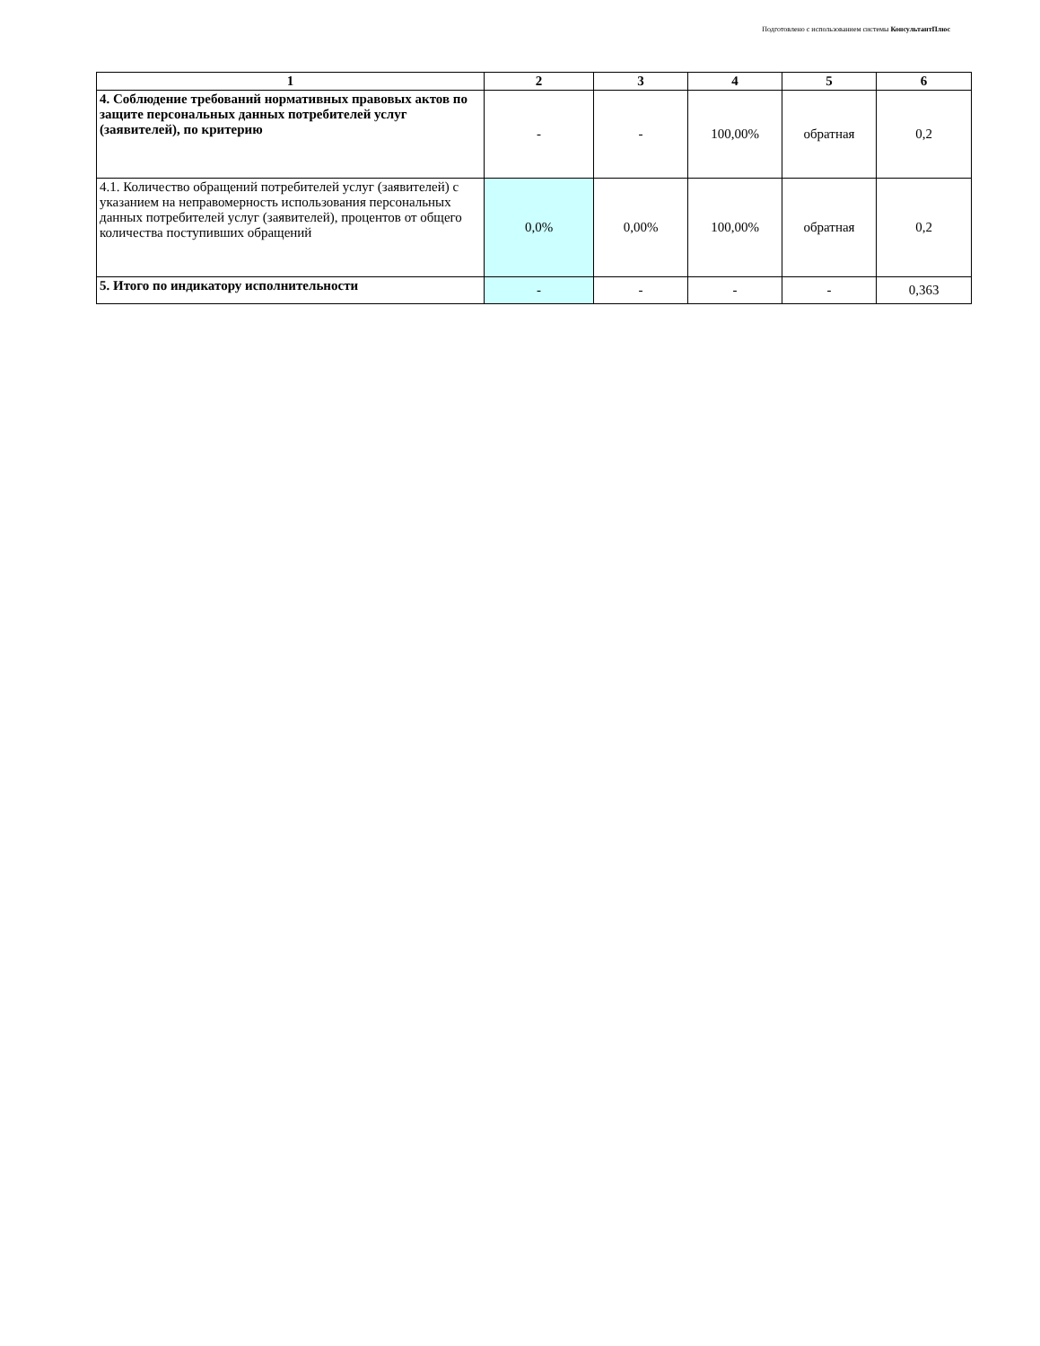Подготовлено с использованием системы КонсультантПлюс
| 1 | 2 | 3 | 4 | 5 | 6 |
| --- | --- | --- | --- | --- | --- |
| 4. Соблюдение требований нормативных правовых актов по защите персональных данных потребителей услуг (заявителей), по критерию | - | - | 100,00% | обратная | 0,2 |
| 4.1. Количество обращений потребителей услуг (заявителей) с указанием на неправомерность использования персональных данных потребителей услуг (заявителей), процентов от общего количества поступивших обращений | 0,0% | 0,00% | 100,00% | обратная | 0,2 |
| 5. Итого по индикатору исполнительности | - | - | - | - | 0,363 |